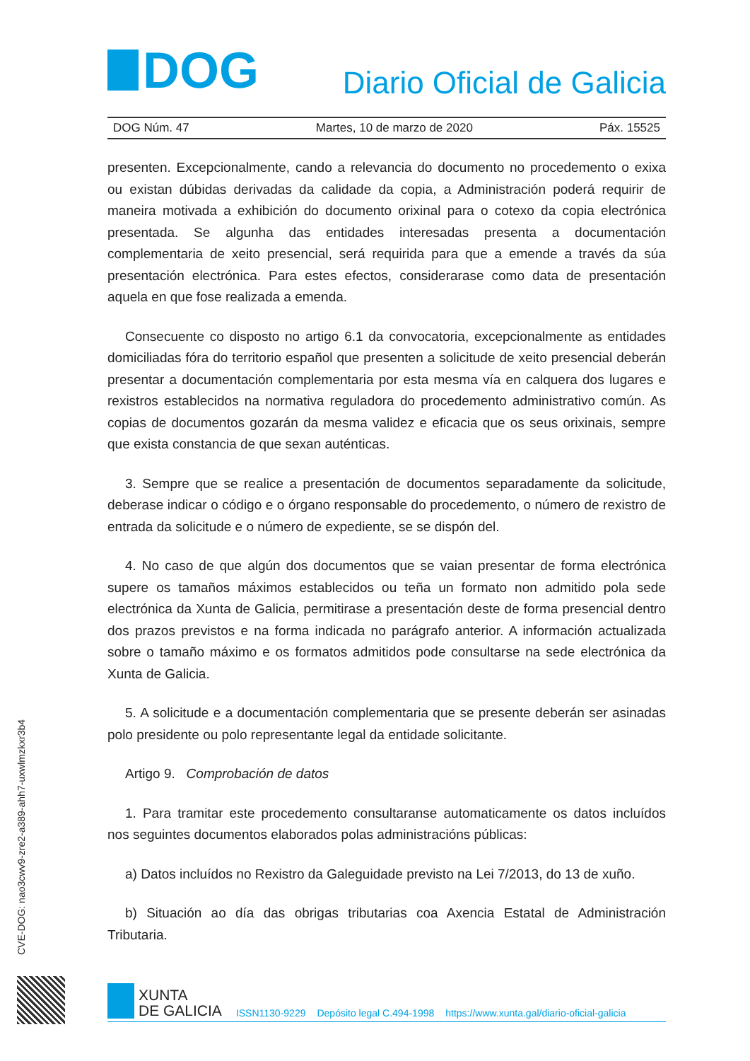DOG
Diario Oficial de Galicia
DOG Núm. 47 Martes, 10 de marzo de 2020 Páx. 15525
presenten. Excepcionalmente, cando a relevancia do documento no procedemento o exixa ou existan dúbidas derivadas da calidade da copia, a Administración poderá requirir de maneira motivada a exhibición do documento orixinal para o cotexo da copia electrónica presentada. Se algunha das entidades interesadas presenta a documentación complementaria de xeito presencial, será requirida para que a emende a través da súa presentación electrónica. Para estes efectos, considerarase como data de presentación aquela en que fose realizada a emenda.
Consecuente co disposto no artigo 6.1 da convocatoria, excepcionalmente as entidades domiciliadas fóra do territorio español que presenten a solicitude de xeito presencial deberán presentar a documentación complementaria por esta mesma vía en calquera dos lugares e rexistros establecidos na normativa reguladora do procedemento administrativo común. As copias de documentos gozarán da mesma validez e eficacia que os seus orixinais, sempre que exista constancia de que sexan auténticas.
3. Sempre que se realice a presentación de documentos separadamente da solicitude, deberase indicar o código e o órgano responsable do procedemento, o número de rexistro de entrada da solicitude e o número de expediente, se se dispón del.
4. No caso de que algún dos documentos que se vaian presentar de forma electrónica supere os tamaños máximos establecidos ou teña un formato non admitido pola sede electrónica da Xunta de Galicia, permitirase a presentación deste de forma presencial dentro dos prazos previstos e na forma indicada no parágrafo anterior. A información actualizada sobre o tamaño máximo e os formatos admitidos pode consultarse na sede electrónica da Xunta de Galicia.
5. A solicitude e a documentación complementaria que se presente deberán ser asinadas polo presidente ou polo representante legal da entidade solicitante.
Artigo 9. Comprobación de datos
1. Para tramitar este procedemento consultaranse automaticamente os datos incluídos nos seguintes documentos elaborados polas administracións públicas:
a) Datos incluídos no Rexistro da Galeguidade previsto na Lei 7/2013, do 13 de xuño.
b) Situación ao día das obrigas tributarias coa Axencia Estatal de Administración Tributaria.
CVE-DOG: nao3cwv9-zre2-a389-ahh7-uxwlmzkxr3b4
XUNTA
DE GALICIA
ISSN1130-9229 Depósito legal C.494-1998 https://www.xunta.gal/diario-oficial-galicia